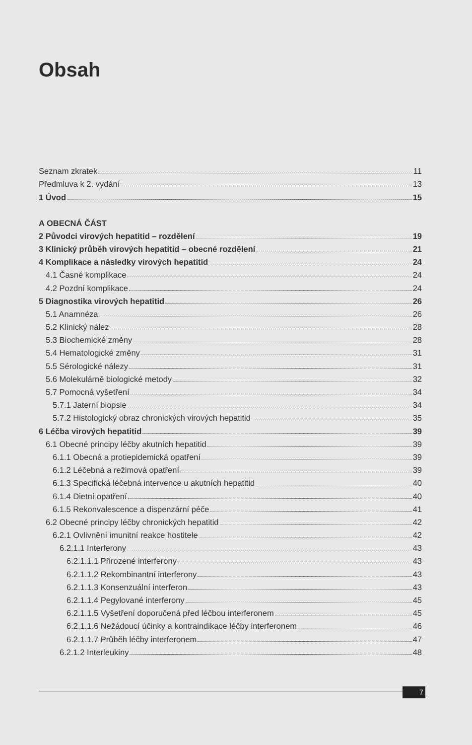Obsah
Seznam zkratek 11
Předmluva k 2. vydání 13
1 Úvod 15
A OBECNÁ ČÁST
2 Původci virových hepatitid – rozdělení 19
3 Klinický průběh virových hepatitid – obecné rozdělení 21
4 Komplikace a následky virových hepatitid 24
4.1 Časné komplikace 24
4.2 Pozdní komplikace 24
5 Diagnostika virových hepatitid 26
5.1 Anamnéza 26
5.2 Klinický nález 28
5.3 Biochemické změny 28
5.4 Hematologické změny 31
5.5 Sérologické nálezy 31
5.6 Molekulárně biologické metody 32
5.7 Pomocná vyšetření 34
5.7.1 Jaterní biopsie 34
5.7.2 Histologický obraz chronických virových hepatitid 35
6 Léčba virových hepatitid 39
6.1 Obecné principy léčby akutních hepatitid 39
6.1.1 Obecná a protiepidemická opatření 39
6.1.2 Léčebná a režimová opatření 39
6.1.3 Specifická léčebná intervence u akutních hepatitid 40
6.1.4 Dietní opatření 40
6.1.5 Rekonvalescence a dispenzární péče 41
6.2 Obecné principy léčby chronických hepatitid 42
6.2.1 Ovlivnění imunitní reakce hostitele 42
6.2.1.1 Interferony 43
6.2.1.1.1 Přirozené interferony 43
6.2.1.1.2 Rekombinantní interferony 43
6.2.1.1.3 Konsenzuální interferon 43
6.2.1.1.4 Pegylované interferony 45
6.2.1.1.5 Vyšetření doporučená před léčbou interferonem 45
6.2.1.1.6 Nežádoucí účinky a kontraindikace léčby interferonem 46
6.2.1.1.7 Průběh léčby interferonem 47
6.2.1.2 Interleukiny 48
7